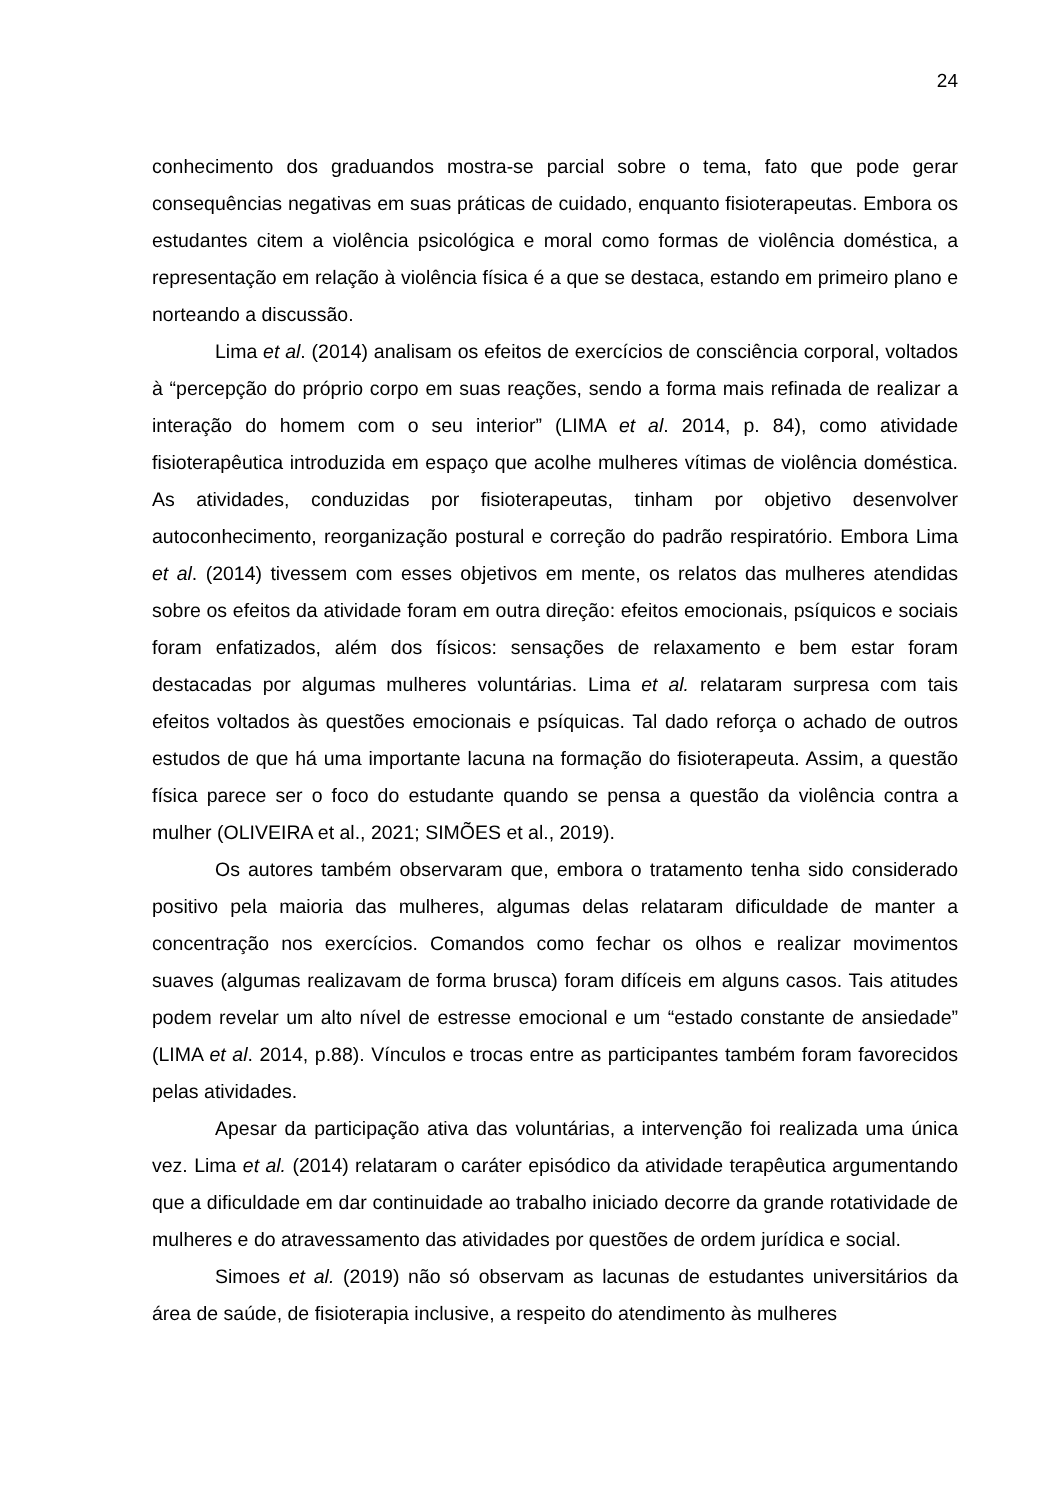24
conhecimento dos graduandos mostra-se parcial sobre o tema, fato que pode gerar consequências negativas em suas práticas de cuidado, enquanto fisioterapeutas. Embora os estudantes citem a violência psicológica e moral como formas de violência doméstica, a representação em relação à violência física é a que se destaca, estando em primeiro plano e norteando a discussão.
Lima et al. (2014) analisam os efeitos de exercícios de consciência corporal, voltados à “percepção do próprio corpo em suas reações, sendo a forma mais refinada de realizar a interação do homem com o seu interior” (LIMA et al. 2014, p. 84), como atividade fisioterapêutica introduzida em espaço que acolhe mulheres vítimas de violência doméstica. As atividades, conduzidas por fisioterapeutas, tinham por objetivo desenvolver autoconhecimento, reorganização postural e correção do padrão respiratório. Embora Lima et al. (2014) tivessem com esses objetivos em mente, os relatos das mulheres atendidas sobre os efeitos da atividade foram em outra direção: efeitos emocionais, psíquicos e sociais foram enfatizados, além dos físicos: sensações de relaxamento e bem estar foram destacadas por algumas mulheres voluntárias. Lima et al. relataram surpresa com tais efeitos voltados às questões emocionais e psíquicas. Tal dado reforça o achado de outros estudos de que há uma importante lacuna na formação do fisioterapeuta. Assim, a questão física parece ser o foco do estudante quando se pensa a questão da violência contra a mulher (OLIVEIRA et al., 2021; SIMÕES et al., 2019).
Os autores também observaram que, embora o tratamento tenha sido considerado positivo pela maioria das mulheres, algumas delas relataram dificuldade de manter a concentração nos exercícios. Comandos como fechar os olhos e realizar movimentos suaves (algumas realizavam de forma brusca) foram difíceis em alguns casos. Tais atitudes podem revelar um alto nível de estresse emocional e um “estado constante de ansiedade” (LIMA et al. 2014, p.88). Vínculos e trocas entre as participantes também foram favorecidos pelas atividades.
Apesar da participação ativa das voluntárias, a intervenção foi realizada uma única vez. Lima et al. (2014) relataram o caráter episódico da atividade terapêutica argumentando que a dificuldade em dar continuidade ao trabalho iniciado decorre da grande rotatividade de mulheres e do atravessamento das atividades por questões de ordem jurídica e social.
Simoes et al. (2019) não só observam as lacunas de estudantes universitários da área de saúde, de fisioterapia inclusive, a respeito do atendimento às mulheres